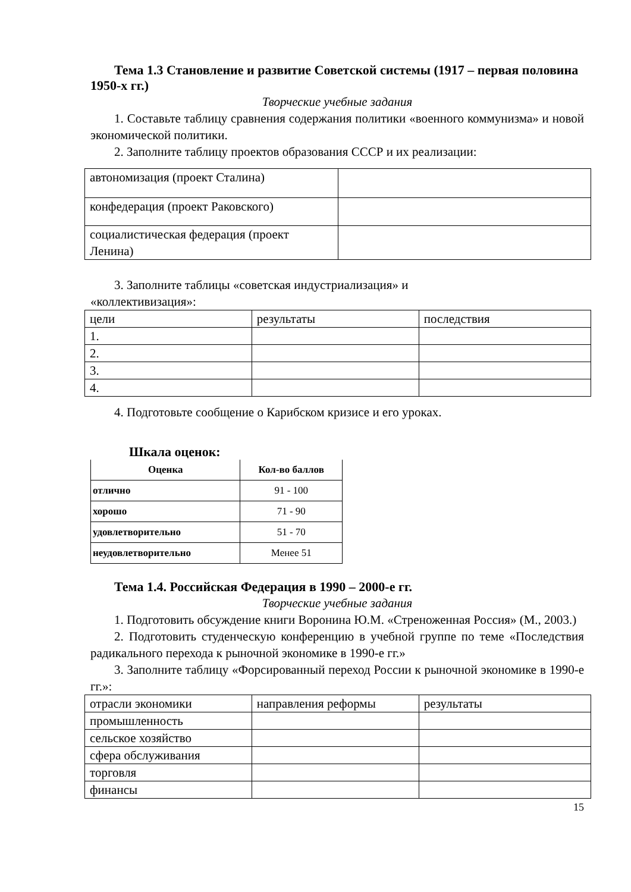Тема 1.3 Становление и развитие Советской системы (1917 – первая половина 1950-х гг.)
Творческие учебные задания
1. Составьте таблицу сравнения содержания политики «военного коммунизма» и новой экономической политики.
2. Заполните таблицу проектов образования СССР и их реализации:
| автономизация (проект Сталина) | |
| конфедерация (проект Раковского) | |
| социалистическая федерация (проект Ленина) | |
3. Заполните таблицы «советская индустриализация» и
«коллективизация»:
| цели | результаты | последствия |
| 1. | | |
| 2. | | |
| 3. | | |
| 4. | | |
4. Подготовьте сообщение о Карибском кризисе и его уроках.
Шкала оценок:
| Оценка | Кол-во баллов |
| отлично | 91 - 100 |
| хорошо | 71 - 90 |
| удовлетворительно | 51 - 70 |
| неудовлетворительно | Менее 51 |
Тема 1.4. Российская Федерация в 1990 – 2000-е гг.
Творческие учебные задания
1. Подготовить обсуждение книги Воронина Ю.М. «Стреноженная Россия» (М., 2003.)
2. Подготовить студенческую конференцию в учебной группе по теме «Последствия радикального перехода к рыночной экономике в 1990-е гг.»
3. Заполните таблицу «Форсированный переход России к рыночной экономике в 1990-е гг.»:
| отрасли экономики | направления реформы | результаты |
| промышленность | | |
| сельское хозяйство | | |
| сфера обслуживания | | |
| торговля | | |
| финансы | | |
15